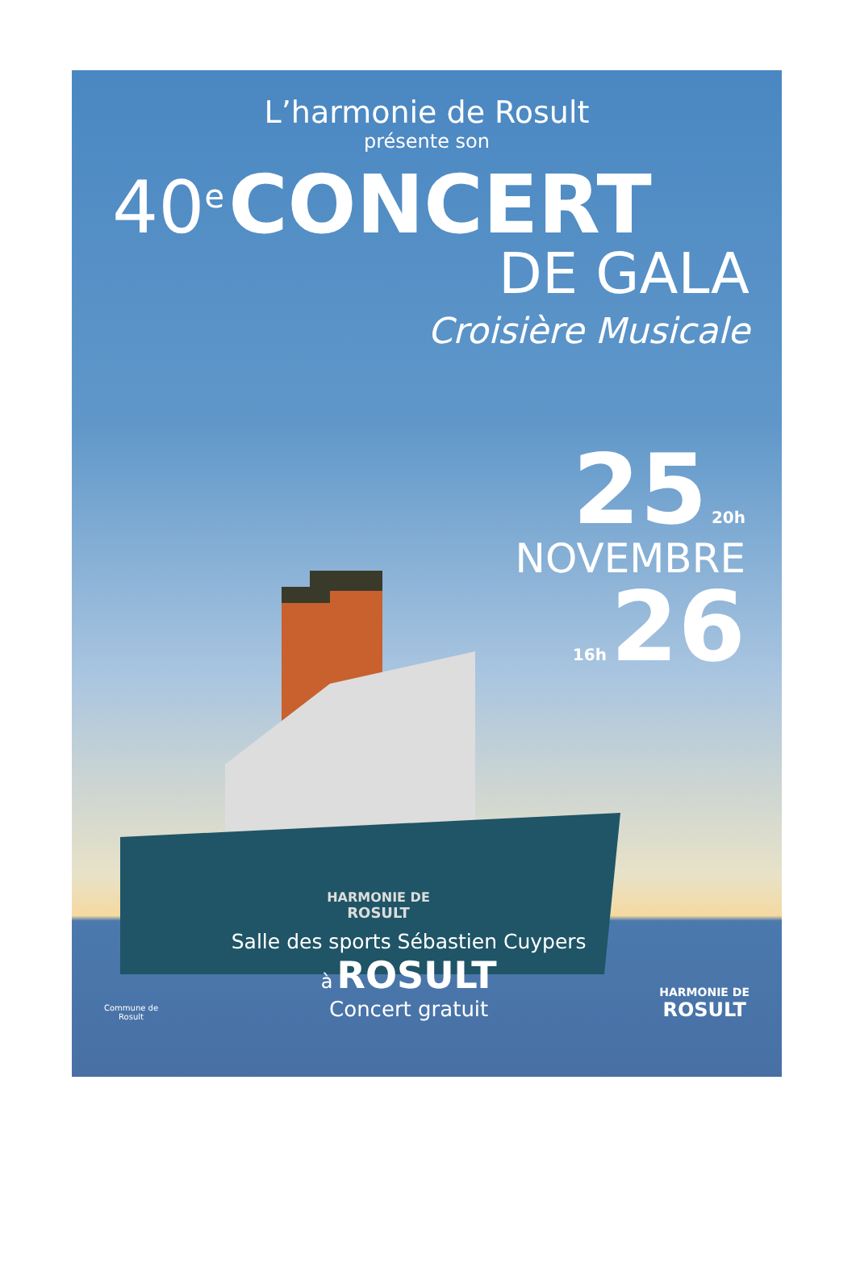L’harmonie de Rosult
présente son
40<sup>e</sup> CONCERT
DE GALA
Croisière Musicale
HARMONIE DE
ROSULT
25 20h
NOVEMBRE
16h 26
Commune de
Rosult
Salle des sports Sébastien Cuypers
à ROSULT
Concert gratuit
HARMONIE DE
ROSULT